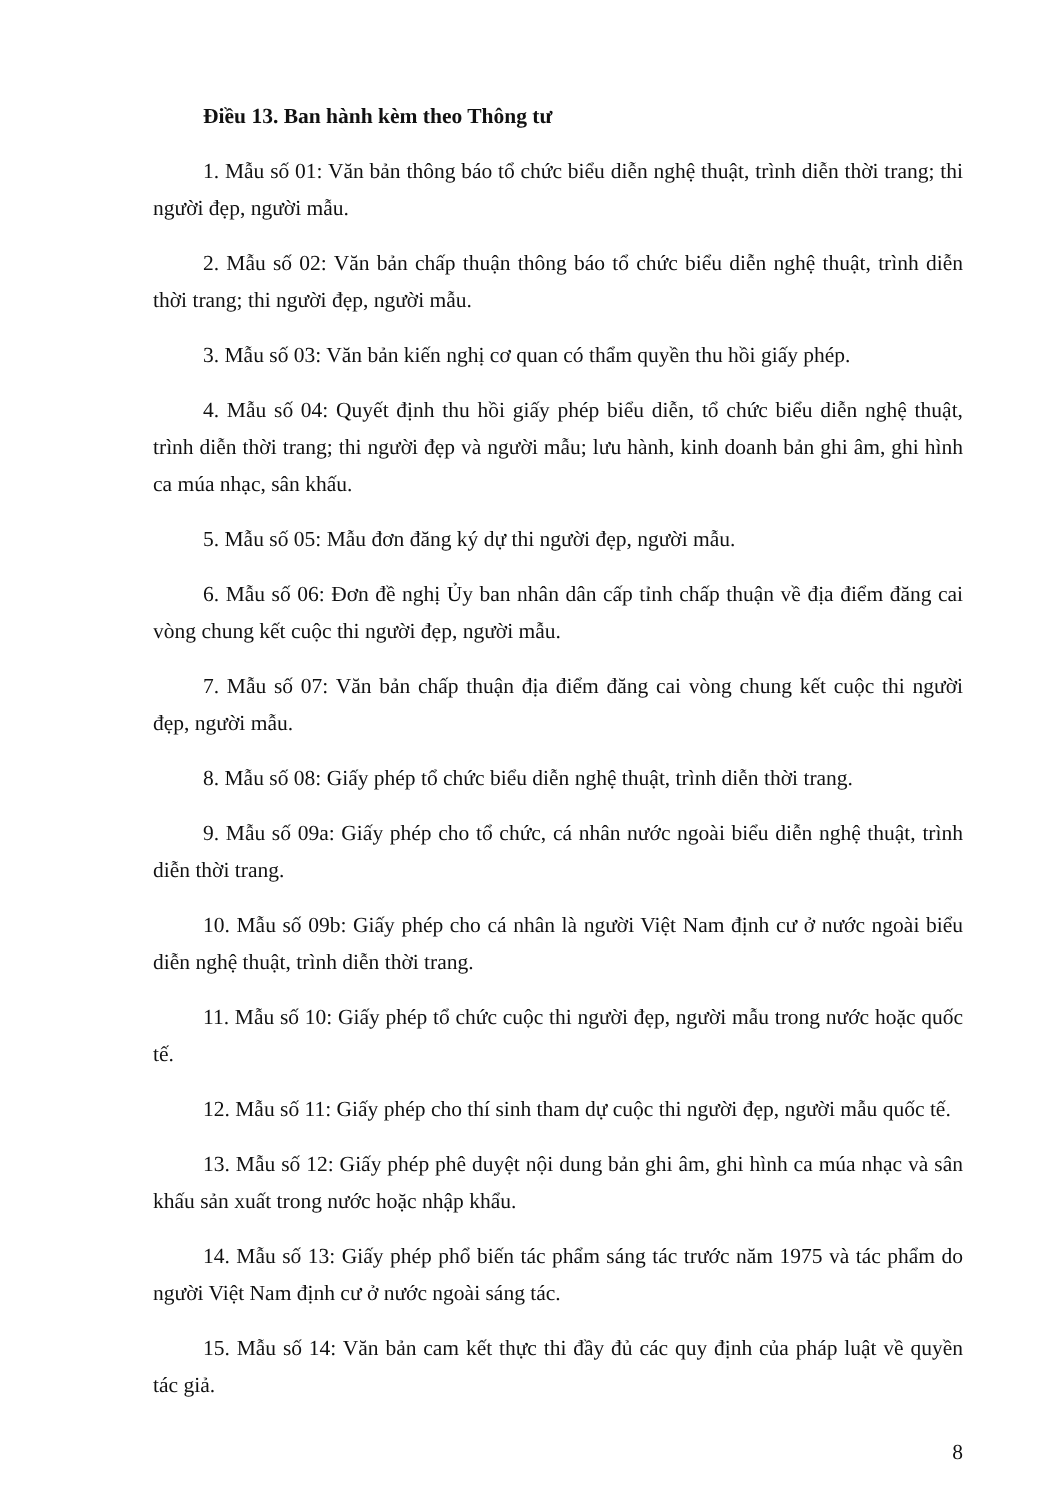Điều 13. Ban hành kèm theo Thông tư
1. Mẫu số 01: Văn bản thông báo tổ chức biểu diễn nghệ thuật, trình diễn thời trang; thi người đẹp, người mẫu.
2. Mẫu số 02: Văn bản chấp thuận thông báo tổ chức biểu diễn nghệ thuật, trình diễn thời trang; thi người đẹp, người mẫu.
3. Mẫu số 03: Văn bản kiến nghị cơ quan có thẩm quyền thu hồi giấy phép.
4. Mẫu số 04: Quyết định thu hồi giấy phép biểu diễn, tổ chức biểu diễn nghệ thuật, trình diễn thời trang; thi người đẹp và người mẫu; lưu hành, kinh doanh bản ghi âm, ghi hình ca múa nhạc, sân khấu.
5. Mẫu số 05: Mẫu đơn đăng ký dự thi người đẹp, người mẫu.
6. Mẫu số 06: Đơn đề nghị Ủy ban nhân dân cấp tỉnh chấp thuận về địa điểm đăng cai vòng chung kết cuộc thi người đẹp, người mẫu.
7. Mẫu số 07: Văn bản chấp thuận địa điểm đăng cai vòng chung kết cuộc thi người đẹp, người mẫu.
8. Mẫu số 08: Giấy phép tổ chức biểu diễn nghệ thuật, trình diễn thời trang.
9. Mẫu số 09a: Giấy phép cho tổ chức, cá nhân nước ngoài biểu diễn nghệ thuật, trình diễn thời trang.
10. Mẫu số 09b: Giấy phép cho cá nhân là người Việt Nam định cư ở nước ngoài biểu diễn nghệ thuật, trình diễn thời trang.
11. Mẫu số 10: Giấy phép tổ chức cuộc thi người đẹp, người mẫu trong nước hoặc quốc tế.
12. Mẫu số 11: Giấy phép cho thí sinh tham dự cuộc thi người đẹp, người mẫu quốc tế.
13. Mẫu số 12: Giấy phép phê duyệt nội dung bản ghi âm, ghi hình ca múa nhạc và sân khấu sản xuất trong nước hoặc nhập khẩu.
14. Mẫu số 13: Giấy phép phổ biến tác phẩm sáng tác trước năm 1975 và tác phẩm do người Việt Nam định cư ở nước ngoài sáng tác.
15. Mẫu số 14: Văn bản cam kết thực thi đầy đủ các quy định của pháp luật về quyền tác giả.
8